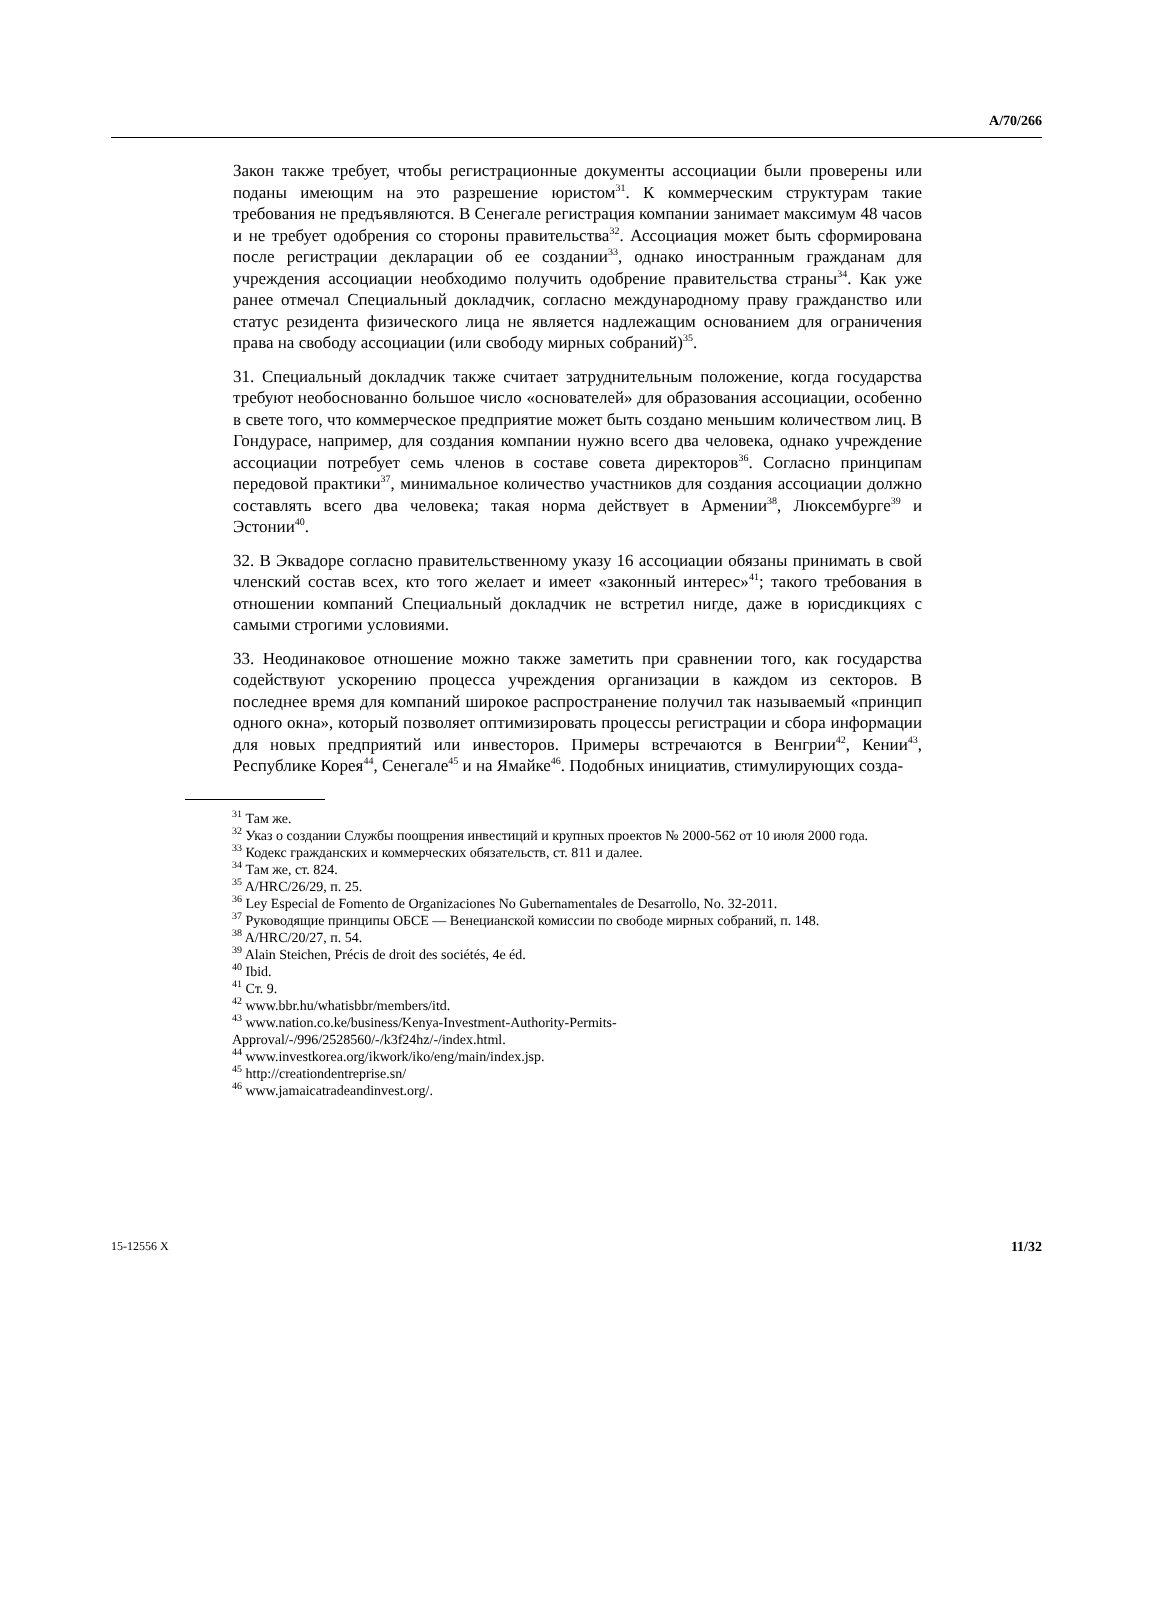A/70/266
Закон также требует, чтобы регистрационные документы ассоциации были проверены или поданы имеющим на это разрешение юристом<sup>31</sup>. К коммерческим структурам такие требования не предъявляются. В Сенегале регистрация компании занимает максимум 48 часов и не требует одобрения со стороны правительства<sup>32</sup>. Ассоциация может быть сформирована после регистрации декларации об ее создании<sup>33</sup>, однако иностранным гражданам для учреждения ассоциации необходимо получить одобрение правительства страны<sup>34</sup>. Как уже ранее отмечал Специальный докладчик, согласно международному праву гражданство или статус резидента физического лица не является надлежащим основанием для ограничения права на свободу ассоциации (или свободу мирных собраний)<sup>35</sup>.
31. Специальный докладчик также считает затруднительным положение, когда государства требуют необоснованно большое число «основателей» для образования ассоциации, особенно в свете того, что коммерческое предприятие может быть создано меньшим количеством лиц. В Гондурасе, например, для создания компании нужно всего два человека, однако учреждение ассоциации потребует семь членов в составе совета директоров<sup>36</sup>. Согласно принципам передовой практики<sup>37</sup>, минимальное количество участников для создания ассоциации должно составлять всего два человека; такая норма действует в Армении<sup>38</sup>, Люксембурге<sup>39</sup> и Эстонии<sup>40</sup>.
32. В Эквадоре согласно правительственному указу 16 ассоциации обязаны принимать в свой членский состав всех, кто того желает и имеет «законный интерес»<sup>41</sup>; такого требования в отношении компаний Специальный докладчик не встретил нигде, даже в юрисдикциях с самыми строгими условиями.
33. Неодинаковое отношение можно также заметить при сравнении того, как государства содействуют ускорению процесса учреждения организации в каждом из секторов. В последнее время для компаний широкое распространение получил так называемый «принцип одного окна», который позволяет оптимизировать процессы регистрации и сбора информации для новых предприятий или инвесторов. Примеры встречаются в Венгрии<sup>42</sup>, Кении<sup>43</sup>, Республике Корея<sup>44</sup>, Сенегале<sup>45</sup> и на Ямайке<sup>46</sup>. Подобных инициатив, стимулирующих созда-
<sup>31</sup> Там же.
<sup>32</sup> Указ о создании Службы поощрения инвестиций и крупных проектов № 2000-562 от 10 июля 2000 года.
<sup>33</sup> Кодекс гражданских и коммерческих обязательств, ст. 811 и далее.
<sup>34</sup> Там же, ст. 824.
<sup>35</sup> A/HRC/26/29, п. 25.
<sup>36</sup> Ley Especial de Fomento de Organizaciones No Gubernamentales de Desarrollo, No. 32-2011.
<sup>37</sup> Руководящие принципы ОБСЕ — Венецианской комиссии по свободе мирных собраний, п. 148.
<sup>38</sup> A/HRC/20/27, п. 54.
<sup>39</sup> Alain Steichen, Précis de droit des sociétés, 4e éd.
<sup>40</sup> Ibid.
<sup>41</sup> Ст. 9.
<sup>42</sup> www.bbr.hu/whatisbbr/members/itd.
<sup>43</sup> www.nation.co.ke/business/Kenya-Investment-Authority-Permits-Approval/-/996/2528560/-/k3f24hz/-/index.html.
<sup>44</sup> www.investkorea.org/ikwork/iko/eng/main/index.jsp.
<sup>45</sup> http://creationdentreprise.sn/
<sup>46</sup> www.jamaicatradeandinvest.org/.
15-12556 X 11/32